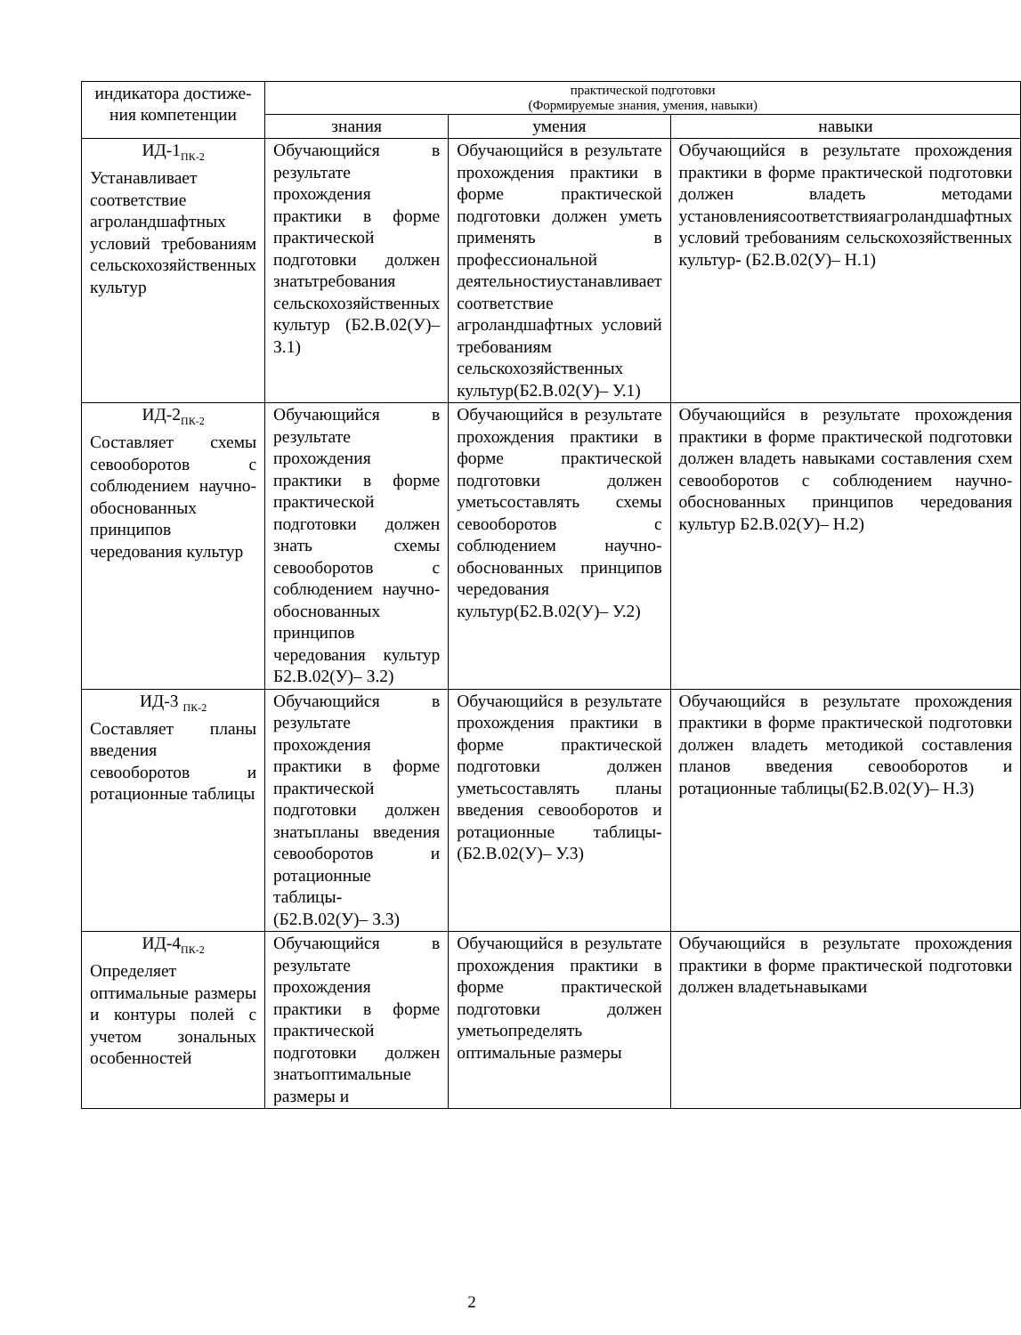| индикатора достиже- ния компетенции | практической подготовки (Формируемые знания, умения, навыки) | | |
| --- | --- | --- | --- |
| | знания | умения | навыки |
| ИД-1<sub>ПК-2</sub> Устанавливает соответствие агроландшафтных условий требованиям сельскохозяйственных культур | Обучающийся в результате прохождения практики в форме практической подготовки должен знатьтребования сельскохозяйственных культур (Б2.В.02(У)– З.1) | Обучающийся в результате прохождения практики в форме практической подготовки должен уметь применять в профессиональной деятельностиустанавливает соответствие агроландшафтных условий требованиям сельскохозяйственных культур(Б2.В.02(У)– У.1) | Обучающийся в результате прохождения практики в форме практической подготовки должен владеть методами установлениясоответствияагроландшафтных условий требованиям сельскохозяйственных культур - (Б2.В.02(У)– Н.1) |
| ИД-2<sub>ПК-2</sub> Составляет схемы севооборотов с соблюдением научно-обоснованных принципов чередования культур | Обучающийся в результате прохождения практики в форме практической подготовки должен знать схемы севооборотов с соблюдением научно-обоснованных принципов чередования культур Б2.В.02(У)– З.2) | Обучающийся в результате прохождения практики в форме практической подготовки должен уметьсоставлять схемы севооборотов с соблюдением научно-обоснованных принципов чередования культур(Б2.В.02(У)– У.2) | Обучающийся в результате прохождения практики в форме практической подготовки должен владеть навыками составления схем севооборотов с соблюдением научно-обоснованных принципов чередования культур Б2.В.02(У)– Н.2) |
| ИД-3 <sub>ПК-2</sub> Составляет планы введения севооборотов и ротационные таблицы | Обучающийся в результате прохождения практики в форме практической подготовки должен знатьпланы введения севооборотов и ротационные таблицы - (Б2.В.02(У)– З.3) | Обучающийся в результате прохождения практики в форме практической подготовки должен уметьсоставлять планы введения севооборотов и ротационные таблицы - (Б2.В.02(У)– У.3) | Обучающийся в результате прохождения практики в форме практической подготовки должен владеть методикой составления планов введения севооборотов и ротационные таблицы(Б2.В.02(У)– Н.3) |
| ИД-4<sub>ПК-2</sub> Определяет оптимальные размеры и контуры полей с учетом зональных особенностей | Обучающийся в результате прохождения практики в форме практической подготовки должен знатьоптимальные размеры и | Обучающийся в результате прохождения практики в форме практической подготовки должен уметьопределять оптимальные размеры | Обучающийся в результате прохождения практики в форме практической подготовки должен владетьнавыками |
2